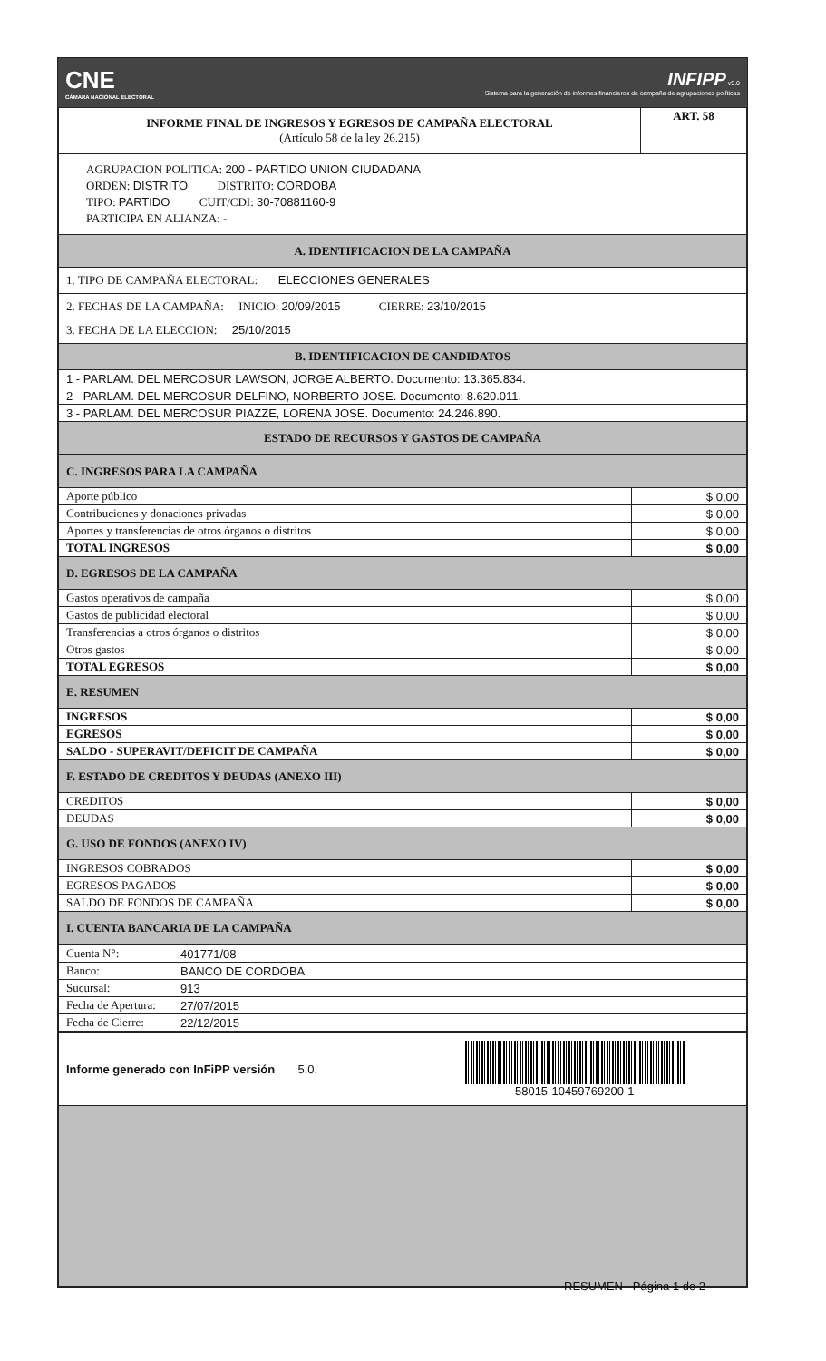CNE
CÁMARA NACIONAL ELECTORAL
INFIPP v5.0
Sistema para la generación de informes financieros de campaña de agrupaciones políticas
| INFORME FINAL DE INGRESOS Y EGRESOS DE CAMPAÑA ELECTORAL (Artículo 58 de la ley 26.215) | ART. 58 |
| AGRUPACION POLITICA: 200 - PARTIDO UNION CIUDADANA ORDEN: DISTRITO DISTRITO: CORDOBA TIPO: PARTIDO CUIT/CDI: 30-70881160-9 PARTICIPA EN ALIANZA: - | |
| A. IDENTIFICACION DE LA CAMPAÑA | |
| 1. TIPO DE CAMPAÑA ELECTORAL: ELECCIONES GENERALES | |
| 2. FECHAS DE LA CAMPAÑA: INICIO: 20/09/2015 CIERRE: 23/10/2015 3. FECHA DE LA ELECCION: 25/10/2015 | |
| B. IDENTIFICACION DE CANDIDATOS | |
| 1 - PARLAM. DEL MERCOSUR LAWSON, JORGE ALBERTO. Documento: 13.365.834. | |
| 2 - PARLAM. DEL MERCOSUR DELFINO, NORBERTO JOSE. Documento: 8.620.011. | |
| 3 - PARLAM. DEL MERCOSUR PIAZZE, LORENA JOSE. Documento: 24.246.890. | |
| ESTADO DE RECURSOS Y GASTOS DE CAMPAÑA | |
| C. INGRESOS PARA LA CAMPAÑA | |
| Aporte público | $ 0,00 |
| Contribuciones y donaciones privadas | $ 0,00 |
| Aportes y transferencias de otros órganos o distritos | $ 0,00 |
| TOTAL INGRESOS | $ 0,00 |
| D. EGRESOS DE LA CAMPAÑA | |
| Gastos operativos de campaña | $ 0,00 |
| Gastos de publicidad electoral | $ 0,00 |
| Transferencias a otros órganos o distritos | $ 0,00 |
| Otros gastos | $ 0,00 |
| TOTAL EGRESOS | $ 0,00 |
| E. RESUMEN | |
| INGRESOS | $ 0,00 |
| EGRESOS | $ 0,00 |
| SALDO - SUPERAVIT/DEFICIT DE CAMPAÑA | $ 0,00 |
| F. ESTADO DE CREDITOS Y DEUDAS (ANEXO III) | |
| CREDITOS | $ 0,00 |
| DEUDAS | $ 0,00 |
| G. USO DE FONDOS (ANEXO IV) | |
| INGRESOS COBRADOS | $ 0,00 |
| EGRESOS PAGADOS | $ 0,00 |
| SALDO DE FONDOS DE CAMPAÑA | $ 0,00 |
| I. CUENTA BANCARIA DE LA CAMPAÑA | |
| Cuenta N°: | 401771/08 |
| Banco: | BANCO DE CORDOBA |
| Sucursal: | 913 |
| Fecha de Apertura: | 27/07/2015 |
| Fecha de Cierre: | 22/12/2015 |
| Informe generado con InFiPP versión 5.0. | 58015-10459769200-1 |
RESUMEN Página 1 de 2